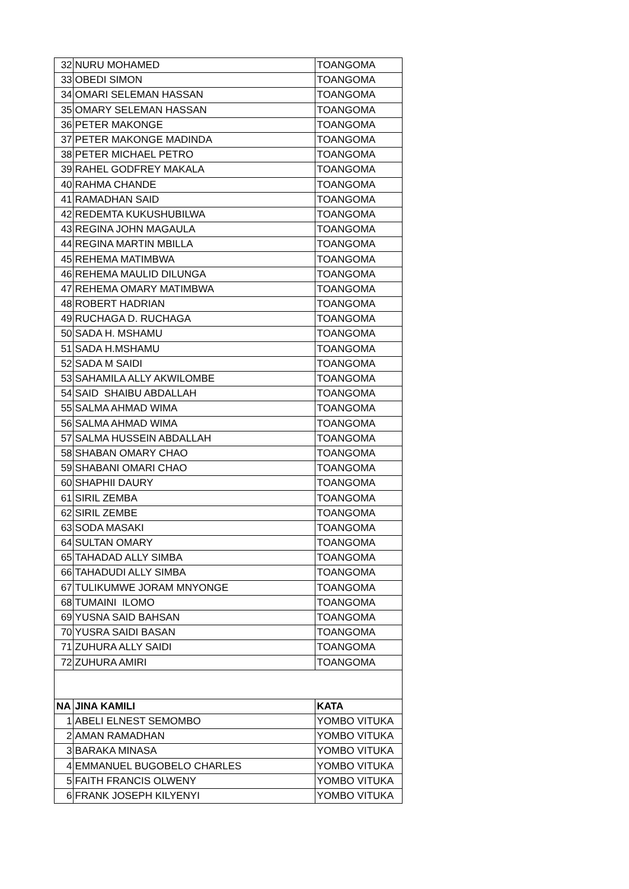| 32 | NURU MOHAMED | TOANGOMA |
| 33 | OBEDI SIMON | TOANGOMA |
| 34 | OMARI SELEMAN HASSAN | TOANGOMA |
| 35 | OMARY SELEMAN HASSAN | TOANGOMA |
| 36 | PETER MAKONGE | TOANGOMA |
| 37 | PETER MAKONGE MADINDA | TOANGOMA |
| 38 | PETER MICHAEL PETRO | TOANGOMA |
| 39 | RAHEL GODFREY MAKALA | TOANGOMA |
| 40 | RAHMA CHANDE | TOANGOMA |
| 41 | RAMADHAN SAID | TOANGOMA |
| 42 | REDEMTA KUKUSHUBILWA | TOANGOMA |
| 43 | REGINA JOHN MAGAULA | TOANGOMA |
| 44 | REGINA MARTIN MBILLA | TOANGOMA |
| 45 | REHEMA MATIMBWA | TOANGOMA |
| 46 | REHEMA MAULID DILUNGA | TOANGOMA |
| 47 | REHEMA OMARY MATIMBWA | TOANGOMA |
| 48 | ROBERT HADRIAN | TOANGOMA |
| 49 | RUCHAGA D. RUCHAGA | TOANGOMA |
| 50 | SADA H. MSHAMU | TOANGOMA |
| 51 | SADA H.MSHAMU | TOANGOMA |
| 52 | SADA M SAIDI | TOANGOMA |
| 53 | SAHAMILA ALLY AKWILOMBE | TOANGOMA |
| 54 | SAID SHAIBU ABDALLAH | TOANGOMA |
| 55 | SALMA AHMAD WIMA | TOANGOMA |
| 56 | SALMA AHMAD WIMA | TOANGOMA |
| 57 | SALMA HUSSEIN ABDALLAH | TOANGOMA |
| 58 | SHABAN OMARY CHAO | TOANGOMA |
| 59 | SHABANI OMARI CHAO | TOANGOMA |
| 60 | SHAPHII DAURY | TOANGOMA |
| 61 | SIRIL ZEMBA | TOANGOMA |
| 62 | SIRIL ZEMBE | TOANGOMA |
| 63 | SODA MASAKI | TOANGOMA |
| 64 | SULTAN OMARY | TOANGOMA |
| 65 | TAHADAD ALLY SIMBA | TOANGOMA |
| 66 | TAHADUDI ALLY SIMBA | TOANGOMA |
| 67 | TULIKUMWE JORAM MNYONGE | TOANGOMA |
| 68 | TUMAINI ILOMO | TOANGOMA |
| 69 | YUSNA SAID BAHSAN | TOANGOMA |
| 70 | YUSRA SAIDI BASAN | TOANGOMA |
| 71 | ZUHURA ALLY SAIDI | TOANGOMA |
| 72 | ZUHURA AMIRI | TOANGOMA |
| NA | JINA KAMILI | KATA |
| 1 | ABELI ELNEST SEMOMBO | YOMBO VITUKA |
| 2 | AMAN RAMADHAN | YOMBO VITUKA |
| 3 | BARAKA MINASA | YOMBO VITUKA |
| 4 | EMMANUEL BUGOBELO CHARLES | YOMBO VITUKA |
| 5 | FAITH FRANCIS OLWENY | YOMBO VITUKA |
| 6 | FRANK JOSEPH KILYENYI | YOMBO VITUKA |